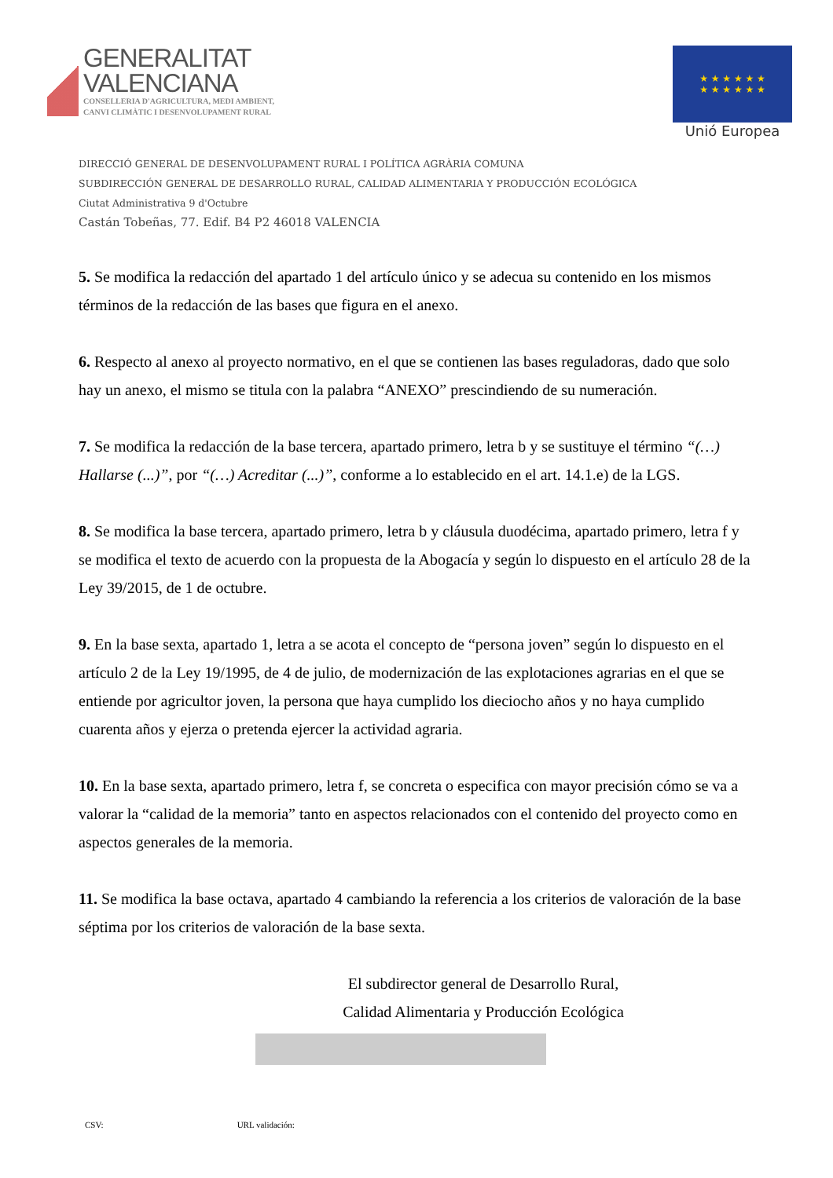GENERALITAT
VALENCIANA
CONSELLERIA D'AGRICULTURA, MEDI AMBIENT,
CANVI CLIMÀTIC I DESENVOLUPAMENT RURAL
★ ★ ★ ★ ★ ★
★ ★ ★ ★ ★ ★
Unió Europea
DIRECCIÓ GENERAL DE DESENVOLUPAMENT RURAL I POLÍTICA AGRÀRIA COMUNA
SUBDIRECCIÓN GENERAL DE DESARROLLO RURAL, CALIDAD ALIMENTARIA Y PRODUCCIÓN ECOLÓGICA
Ciutat Administrativa 9 d'Octubre
Castán Tobeñas, 77. Edif. B4 P2 46018 VALENCIA
5. Se modifica la redacción del apartado 1 del artículo único y se adecua su contenido en los mismos términos de la redacción de las bases que figura en el anexo.
6. Respecto al anexo al proyecto normativo, en el que se contienen las bases reguladoras, dado que solo hay un anexo, el mismo se titula con la palabra “ANEXO” prescindiendo de su numeración.
7. Se modifica la redacción de la base tercera, apartado primero, letra b y se sustituye el término “(…) Hallarse (...)”, por “(…) Acreditar (...)”, conforme a lo establecido en el art. 14.1.e) de la LGS.
8. Se modifica la base tercera, apartado primero, letra b y cláusula duodécima, apartado primero, letra f y se modifica el texto de acuerdo con la propuesta de la Abogacía y según lo dispuesto en el artículo 28 de la Ley 39/2015, de 1 de octubre.
9. En la base sexta, apartado 1, letra a se acota el concepto de “persona joven” según lo dispuesto en el artículo 2 de la Ley 19/1995, de 4 de julio, de modernización de las explotaciones agrarias en el que se entiende por agricultor joven, la persona que haya cumplido los dieciocho años y no haya cumplido cuarenta años y ejerza o pretenda ejercer la actividad agraria.
10. En la base sexta, apartado primero, letra f, se concreta o especifica con mayor precisión cómo se va a valorar la “calidad de la memoria” tanto en aspectos relacionados con el contenido del proyecto como en aspectos generales de la memoria.
11. Se modifica la base octava, apartado 4 cambiando la referencia a los criterios de valoración de la base séptima por los criterios de valoración de la base sexta.
El subdirector general de Desarrollo Rural,
Calidad Alimentaria y Producción Ecológica
CSV: URL validación: